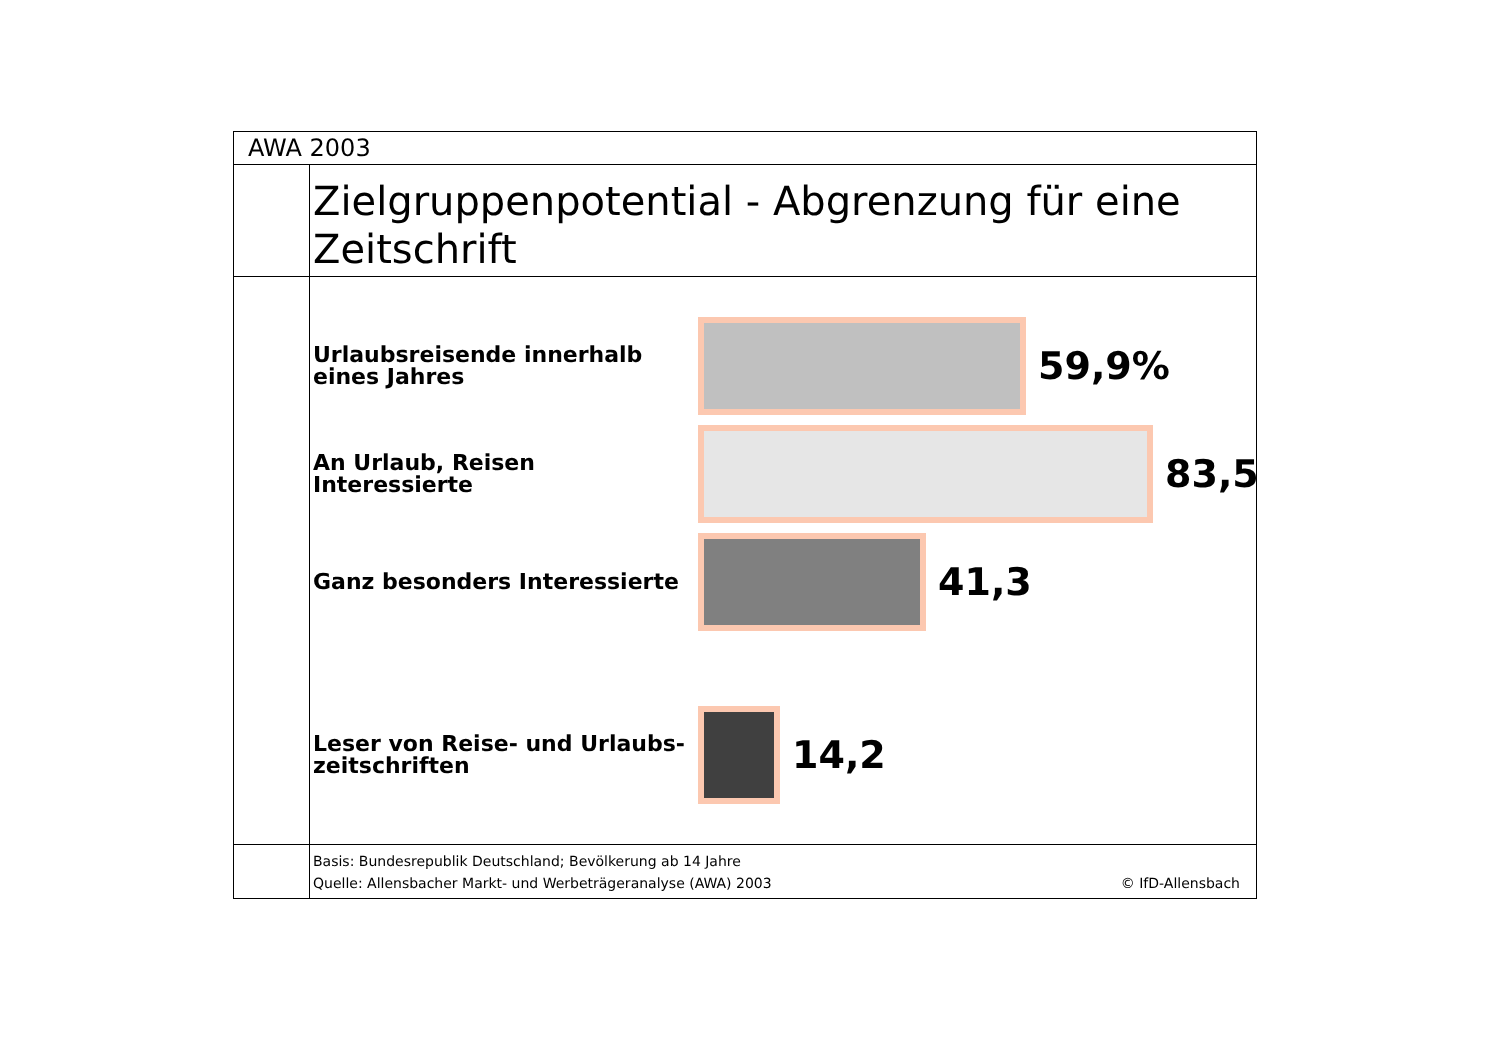AWA 2003
Zielgruppenpotential - Abgrenzung für eine Zeitschrift
Urlaubsreisende innerhalb eines Jahres
59,9%
An Urlaub, Reisen Interessierte
83,5
Ganz besonders Interessierte
41,3
Leser von Reise- und Urlaubs-zeitschriften
14,2
Basis: Bundesrepublik Deutschland; Bevölkerung ab 14 Jahre
Quelle: Allensbacher Markt- und Werbeträgeranalyse (AWA) 2003
© IfD-Allensbach